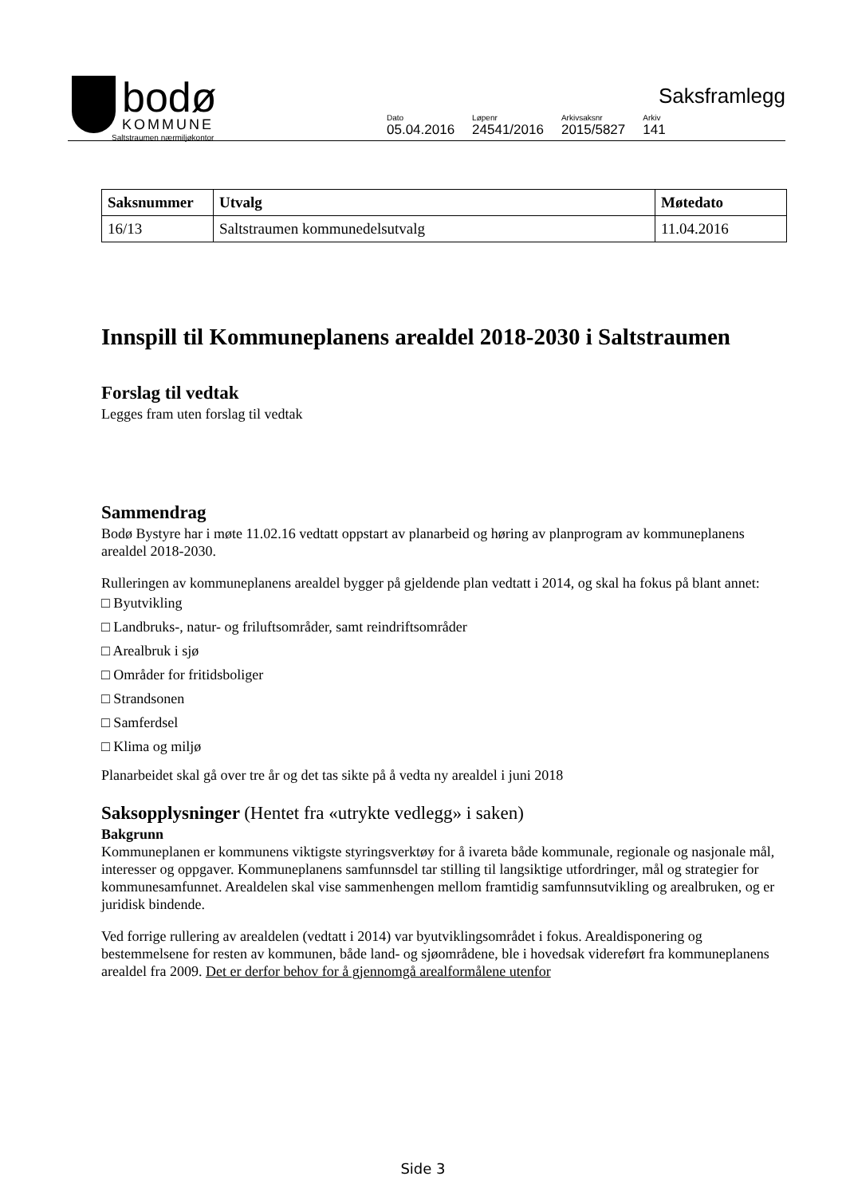bodø
KOMMUNE
Saltstraumen nærmiljøkontor
Saksframlegg
| Dato | Løpenr | Arkivsaksnr | Arkiv |
| 05.04.2016 | 24541/2016 | 2015/5827 | 141 |
| Saksnummer | Utvalg | Møtedato |
| --- | --- | --- |
| 16/13 | Saltstraumen kommunedelsutvalg | 11.04.2016 |
Innspill til Kommuneplanens arealdel 2018-2030 i Saltstraumen
Forslag til vedtak
Legges fram uten forslag til vedtak
Sammendrag
Bodø Bystyre har i møte 11.02.16 vedtatt oppstart av planarbeid og høring av planprogram av kommuneplanens arealdel 2018-2030.
Rulleringen av kommuneplanens arealdel bygger på gjeldende plan vedtatt i 2014, og skal ha fokus på blant annet:
□ Byutvikling
□ Landbruks-, natur- og friluftsområder, samt reindriftsområder
□ Arealbruk i sjø
□ Områder for fritidsboliger
□ Strandsonen
□ Samferdsel
□ Klima og miljø
Planarbeidet skal gå over tre år og det tas sikte på å vedta ny arealdel i juni 2018
Saksopplysninger (Hentet fra «utrykte vedlegg» i saken)
Bakgrunn
Kommuneplanen er kommunens viktigste styringsverktøy for å ivareta både kommunale, regionale og nasjonale mål, interesser og oppgaver. Kommuneplanens samfunnsdel tar stilling til langsiktige utfordringer, mål og strategier for kommunesamfunnet. Arealdelen skal vise sammenhengen mellom framtidig samfunnsutvikling og arealbruken, og er juridisk bindende.
Ved forrige rullering av arealdelen (vedtatt i 2014) var byutviklingsområdet i fokus. Arealdisponering og bestemmelsene for resten av kommunen, både land- og sjøområdene, ble i hovedsak videreført fra kommuneplanens arealdel fra 2009. Det er derfor behov for å gjennomgå arealformålene utenfor
Side 3